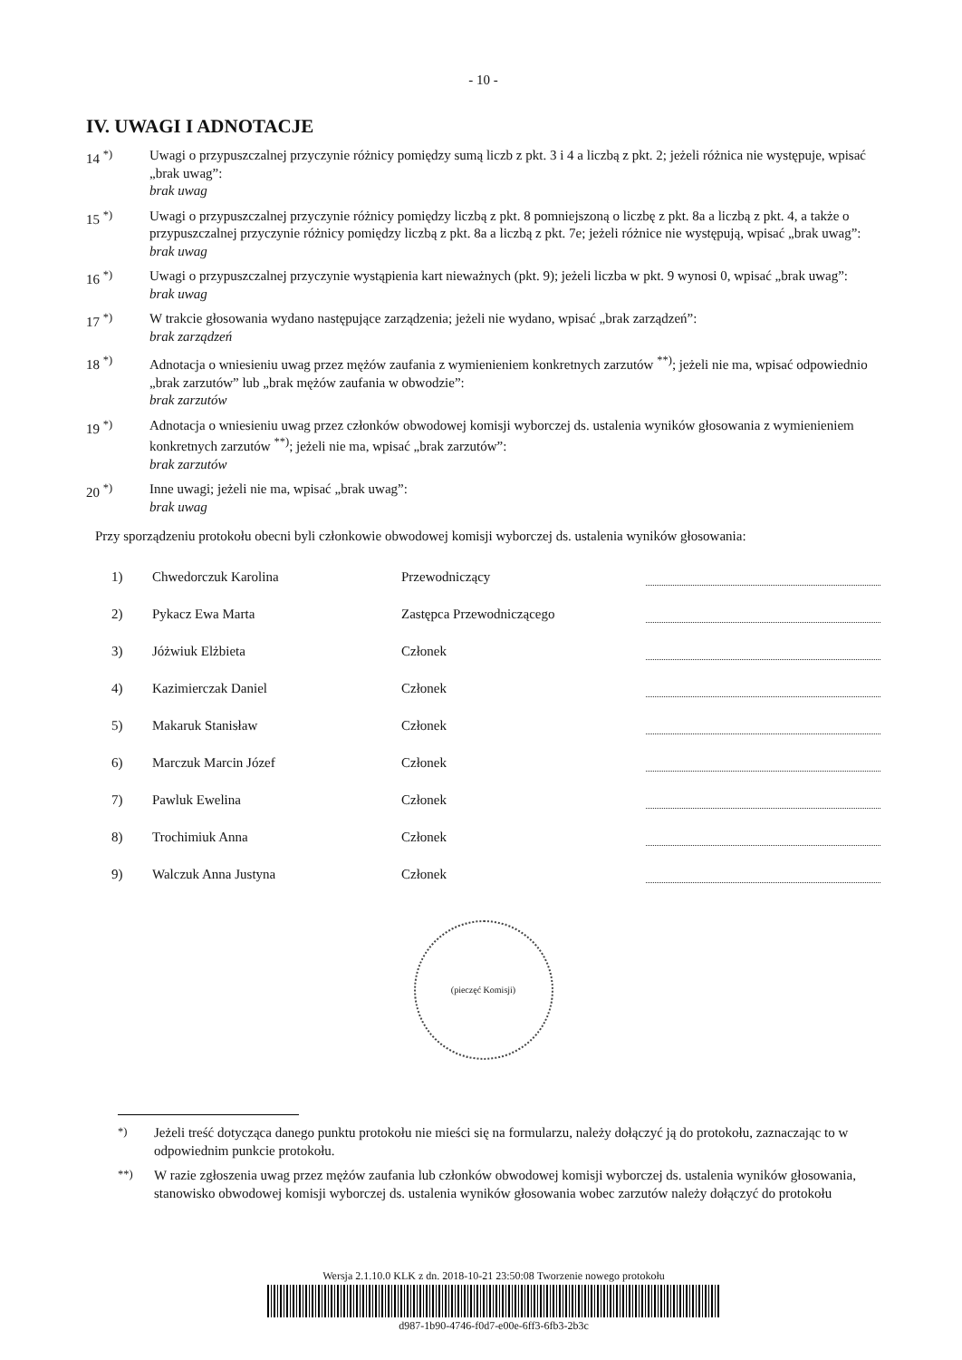- 10 -
IV. UWAGI I ADNOTACJE
14 <sup>*)</sup> Uwagi o przypuszczalnej przyczynie różnicy pomiędzy sumą liczb z pkt. 3 i 4 a liczbą z pkt. 2; jeżeli różnica nie występuje, wpisać „brak uwag”:
brak uwag
15 <sup>*)</sup> Uwagi o przypuszczalnej przyczynie różnicy pomiędzy liczbą z pkt. 8 pomniejszoną o liczbę z pkt. 8a a liczbą z pkt. 4, a także o przypuszczalnej przyczynie różnicy pomiędzy liczbą z pkt. 8a a liczbą z pkt. 7e; jeżeli różnice nie występują, wpisać „brak uwag”:
brak uwag
16 <sup>*)</sup> Uwagi o przypuszczalnej przyczynie wystąpienia kart nieważnych (pkt. 9); jeżeli liczba w pkt. 9 wynosi 0, wpisać „brak uwag”:
brak uwag
17 <sup>*)</sup> W trakcie głosowania wydano następujące zarządzenia; jeżeli nie wydano, wpisać „brak zarządzeń”:
brak zarządzeń
18 <sup>*)</sup> Adnotacja o wniesieniu uwag przez mężów zaufania z wymienieniem konkretnych zarzutów <sup>**)</sup>; jeżeli nie ma, wpisać odpowiednio „brak zarzutów” lub „brak mężów zaufania w obwodzie”:
brak zarzutów
19 <sup>*)</sup> Adnotacja o wniesieniu uwag przez członków obwodowej komisji wyborczej ds. ustalenia wyników głosowania z wymienieniem konkretnych zarzutów <sup>**)</sup>; jeżeli nie ma, wpisać „brak zarzutów”:
brak zarzutów
20 <sup>*)</sup> Inne uwagi; jeżeli nie ma, wpisać „brak uwag”:
brak uwag
Przy sporządzeniu protokołu obecni byli członkowie obwodowej komisji wyborczej ds. ustalenia wyników głosowania:
1) Chwedorczuk Karolina Przewodniczący
2) Pykacz Ewa Marta Zastępca Przewodniczącego
3) Jóżwiuk Elżbieta Członek
4) Kazimierczak Daniel Członek
5) Makaruk Stanisław Członek
6) Marczuk Marcin Józef Członek
7) Pawluk Ewelina Członek
8) Trochimiuk Anna Członek
9) Walczuk Anna Justyna Członek
(pieczęć Komisji)
<sup>*)</sup> Jeżeli treść dotycząca danego punktu protokołu nie mieści się na formularzu, należy dołączyć ją do protokołu, zaznaczając to w odpowiednim punkcie protokołu.
<sup>**)</sup> W razie zgłoszenia uwag przez mężów zaufania lub członków obwodowej komisji wyborczej ds. ustalenia wyników głosowania, stanowisko obwodowej komisji wyborczej ds. ustalenia wyników głosowania wobec zarzutów należy dołączyć do protokołu
Wersja 2.1.10.0 KLK z dn. 2018-10-21 23:50:08 Tworzenie nowego protokołu
d987-1b90-4746-f0d7-e00e-6ff3-6fb3-2b3c